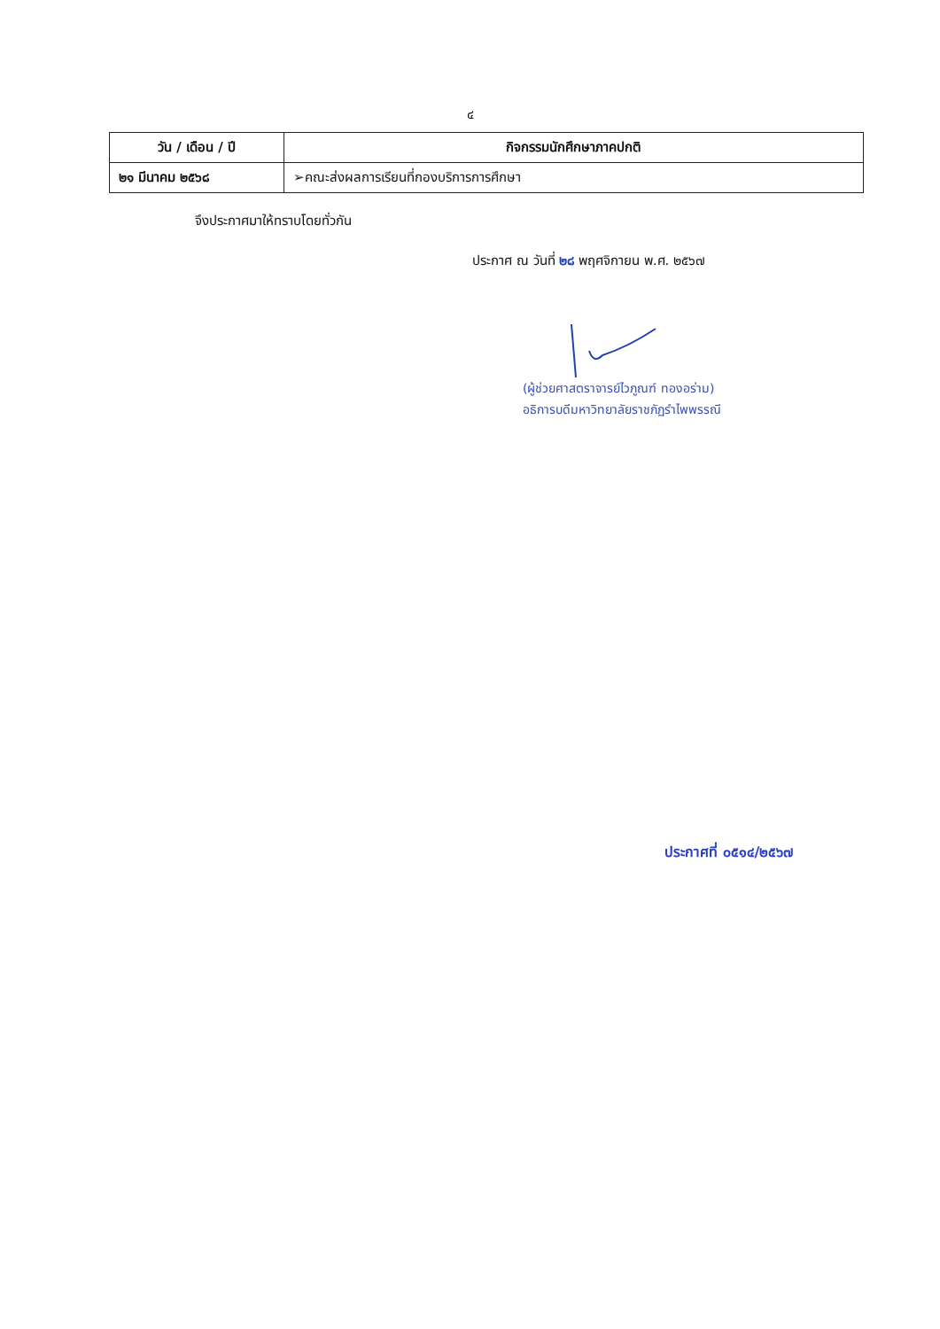๔
| วัน / เดือน / ปี | กิจกรรมนักศึกษาภาคปกติ |
| --- | --- |
| ๒๑ มีนาคม ๒๕๖๘ | ➢คณะส่งผลการเรียนที่กองบริการการศึกษา |
จึงประกาศมาให้ทราบโดยทั่วกัน
ประกาศ ณ วันที่ ๒๘ พฤศจิกายน พ.ศ. ๒๕๖๗
(ผู้ช่วยศาสตราจารย์ไวภูณฑ์ ทองอร่าม)
อธิการบดีมหาวิทยาลัยราชภัฏรำไพพรรณี
ประกาศที่ ๐๕๑๔/๒๕๖๗